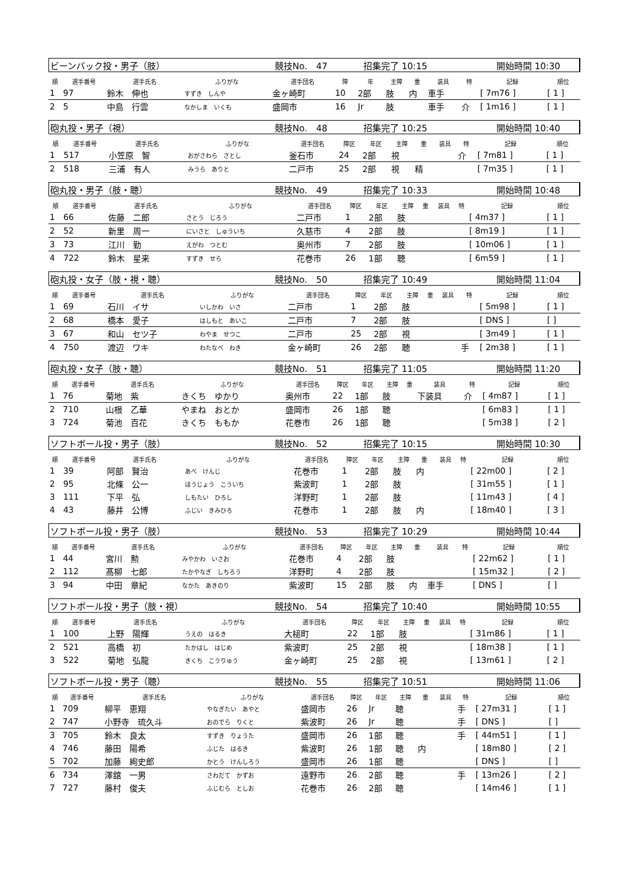ビーンバック投・男子（肢） 競技No.　47 招集完了 10:15 開始時間 10:30
| 順 | 選手番号 | 選手氏名 | ふりがな | 選手団名 | 障 | 年 | 主障 | 重 | 装具 | 特 | 記録 | 順位 |
| --- | --- | --- | --- | --- | --- | --- | --- | --- | --- | --- | --- | --- |
| 1 | 97 | 鈴木 伸也 | すずき しんや | 金ヶ崎町 | 10 | 2部 | 肢 | 内 | 車手 | | [ 7m76 ] | [ 1 ] |
| 2 | 5 | 中島 行雲 | なかしま いくも | 盛岡市 | 16 | Jr | 肢 | | 車手 | 介 | [ 1m16 ] | [ 1 ] |
砲丸投・男子（視） 競技No.　48 招集完了 10:25 開始時間 10:40
| 順 | 選手番号 | 選手氏名 | ふりがな | 選手団名 | 障区 | 年区 | 主障 | 重 | 装具 | 特 | 記録 | 順位 |
| --- | --- | --- | --- | --- | --- | --- | --- | --- | --- | --- | --- | --- |
| 1 | 517 | 小笠原 智 | おがさわら さとし | 釜石市 | 24 | 2部 | 視 | | | 介 | [ 7m81 ] | [ 1 ] |
| 2 | 518 | 三浦 有人 | みうら ありと | 二戸市 | 25 | 2部 | 視 | 精 | | | [ 7m35 ] | [ 1 ] |
砲丸投・男子（肢・聴） 競技No.　49 招集完了 10:33 開始時間 10:48
| 順 | 選手番号 | 選手氏名 | ふりがな | 選手団名 | 障区 | 年区 | 主障 | 重 | 装具 | 特 | 記録 | 順位 |
| --- | --- | --- | --- | --- | --- | --- | --- | --- | --- | --- | --- | --- |
| 1 | 66 | 佐藤 二郎 | さとう じろう | 二戸市 | 1 | 2部 | 肢 | | | | [ 4m37 ] | [ 1 ] |
| 2 | 52 | 新里 周一 | にいさと しゅういち | 久慈市 | 4 | 2部 | 肢 | | | | [ 8m19 ] | [ 1 ] |
| 3 | 73 | 江川 勤 | えがわ つとむ | 奥州市 | 7 | 2部 | 肢 | | | | [ 10m06 ] | [ 1 ] |
| 4 | 722 | 鈴木 星来 | すずき せら | 花巻市 | 26 | 1部 | 聴 | | | | [ 6m59 ] | [ 1 ] |
砲丸投・女子（肢・視・聴） 競技No.　50 招集完了 10:49 開始時間 11:04
| 順 | 選手番号 | 選手氏名 | ふりがな | 選手団名 | 障区 | 年区 | 主障 | 重 | 装具 | 特 | 記録 | 順位 |
| --- | --- | --- | --- | --- | --- | --- | --- | --- | --- | --- | --- | --- |
| 1 | 69 | 石川 イサ | いしかわ いさ | 二戸市 | 1 | 2部 | 肢 | | | | [ 5m98 ] | [ 1 ] |
| 2 | 68 | 橋本 愛子 | はしもと あいこ | 二戸市 | 7 | 2部 | 肢 | | | | [ DNS ] | [ ] |
| 3 | 67 | 和山 セツ子 | わやま せつこ | 二戸市 | 25 | 2部 | 視 | | | | [ 3m49 ] | [ 1 ] |
| 4 | 750 | 渡辺 ワキ | わたなべ わき | 金ヶ崎町 | 26 | 2部 | 聴 | | | 手 | [ 2m38 ] | [ 1 ] |
砲丸投・女子（肢・聴） 競技No.　51 招集完了 11:05 開始時間 11:20
| 順 | 選手番号 | 選手氏名 | ふりがな | 選手団名 | 障区 | 年区 | 主障 | 重 | 装具 | 特 | 記録 | 順位 |
| --- | --- | --- | --- | --- | --- | --- | --- | --- | --- | --- | --- | --- |
| 1 | 76 | 菊地 紫 | きくち ゆかり | 奥州市 | 22 | 1部 | 肢 | | 下装具 | 介 | [ 4m87 ] | [ 1 ] |
| 2 | 710 | 山根 乙華 | やまね おとか | 盛岡市 | 26 | 1部 | 聴 | | | | [ 6m83 ] | [ 1 ] |
| 3 | 724 | 菊池 百花 | きくち ももか | 花巻市 | 26 | 1部 | 聴 | | | | [ 5m38 ] | [ 2 ] |
ソフトボール投・男子（肢） 競技No.　52 招集完了 10:15 開始時間 10:30
| 順 | 選手番号 | 選手氏名 | ふりがな | 選手団名 | 障区 | 年区 | 主障 | 重 | 装具 | 特 | 記録 | 順位 |
| --- | --- | --- | --- | --- | --- | --- | --- | --- | --- | --- | --- | --- |
| 1 | 39 | 阿部 賢治 | あべ けんじ | 花巻市 | 1 | 2部 | 肢 | 内 | | | [ 22m00 ] | [ 2 ] |
| 2 | 95 | 北條 公一 | ほうじょう こういち | 紫波町 | 1 | 2部 | 肢 | | | | [ 31m55 ] | [ 1 ] |
| 3 | 111 | 下平 弘 | しもたい ひろし | 洋野町 | 1 | 2部 | 肢 | | | | [ 11m43 ] | [ 4 ] |
| 4 | 43 | 藤井 公博 | ふじい きみひろ | 花巻市 | 1 | 2部 | 肢 | 内 | | | [ 18m40 ] | [ 3 ] |
ソフトボール投・男子（肢） 競技No.　53 招集完了 10:29 開始時間 10:44
| 順 | 選手番号 | 選手氏名 | ふりがな | 選手団名 | 障区 | 年区 | 主障 | 重 | 装具 | 特 | 記録 | 順位 |
| --- | --- | --- | --- | --- | --- | --- | --- | --- | --- | --- | --- | --- |
| 1 | 44 | 宮川 勲 | みやかわ いさお | 花巻市 | 4 | 2部 | 肢 | | | | [ 22m62 ] | [ 1 ] |
| 2 | 112 | 髙柳 七郎 | たかやなぎ しちろう | 洋野町 | 4 | 2部 | 肢 | | | | [ 15m32 ] | [ 2 ] |
| 3 | 94 | 中田 章紀 | なかた あきのり | 紫波町 | 15 | 2部 | 肢 | 内 | 車手 | | [ DNS ] | [ ] |
ソフトボール投・男子（肢・視） 競技No.　54 招集完了 10:40 開始時間 10:55
| 順 | 選手番号 | 選手氏名 | ふりがな | 選手団名 | 障区 | 年区 | 主障 | 重 | 装具 | 特 | 記録 | 順位 |
| --- | --- | --- | --- | --- | --- | --- | --- | --- | --- | --- | --- | --- |
| 1 | 100 | 上野 陽輝 | うえの はるき | 大槌町 | 22 | 1部 | 肢 | | | | [ 31m86 ] | [ 1 ] |
| 2 | 521 | 高橋 初 | たかはし はじめ | 紫波町 | 25 | 2部 | 視 | | | | [ 18m38 ] | [ 1 ] |
| 3 | 522 | 菊地 弘龍 | きくち こうりゅう | 金ヶ崎町 | 25 | 2部 | 視 | | | | [ 13m61 ] | [ 2 ] |
ソフトボール投・男子（聴） 競技No.　55 招集完了 10:51 開始時間 11:06
| 順 | 選手番号 | 選手氏名 | ふりがな | 選手団名 | 障区 | 年区 | 主障 | 重 | 装具 | 特 | 記録 | 順位 |
| --- | --- | --- | --- | --- | --- | --- | --- | --- | --- | --- | --- | --- |
| 1 | 709 | 柳平 恵翔 | やなぎたい あやと | 盛岡市 | 26 | Jr | 聴 | | | 手 | [ 27m31 ] | [ 1 ] |
| 2 | 747 | 小野寺 琉久斗 | おのでら りくと | 紫波町 | 26 | Jr | 聴 | | | 手 | [ DNS ] | [ ] |
| 3 | 705 | 鈴木 良太 | すずき りょうた | 盛岡市 | 26 | 1部 | 聴 | | | 手 | [ 44m51 ] | [ 1 ] |
| 4 | 746 | 藤田 陽希 | ふじた はるき | 紫波町 | 26 | 1部 | 聴 | 内 | | | [ 18m80 ] | [ 2 ] |
| 5 | 702 | 加藤 絢史郎 | かとう けんしろう | 盛岡市 | 26 | 1部 | 聴 | | | | [ DNS ] | [ ] |
| 6 | 734 | 澤舘 一男 | さわだて かずお | 遠野市 | 26 | 2部 | 聴 | | | 手 | [ 13m26 ] | [ 2 ] |
| 7 | 727 | 藤村 俊夫 | ふじむら としお | 花巻市 | 26 | 2部 | 聴 | | | | [ 14m46 ] | [ 1 ] |